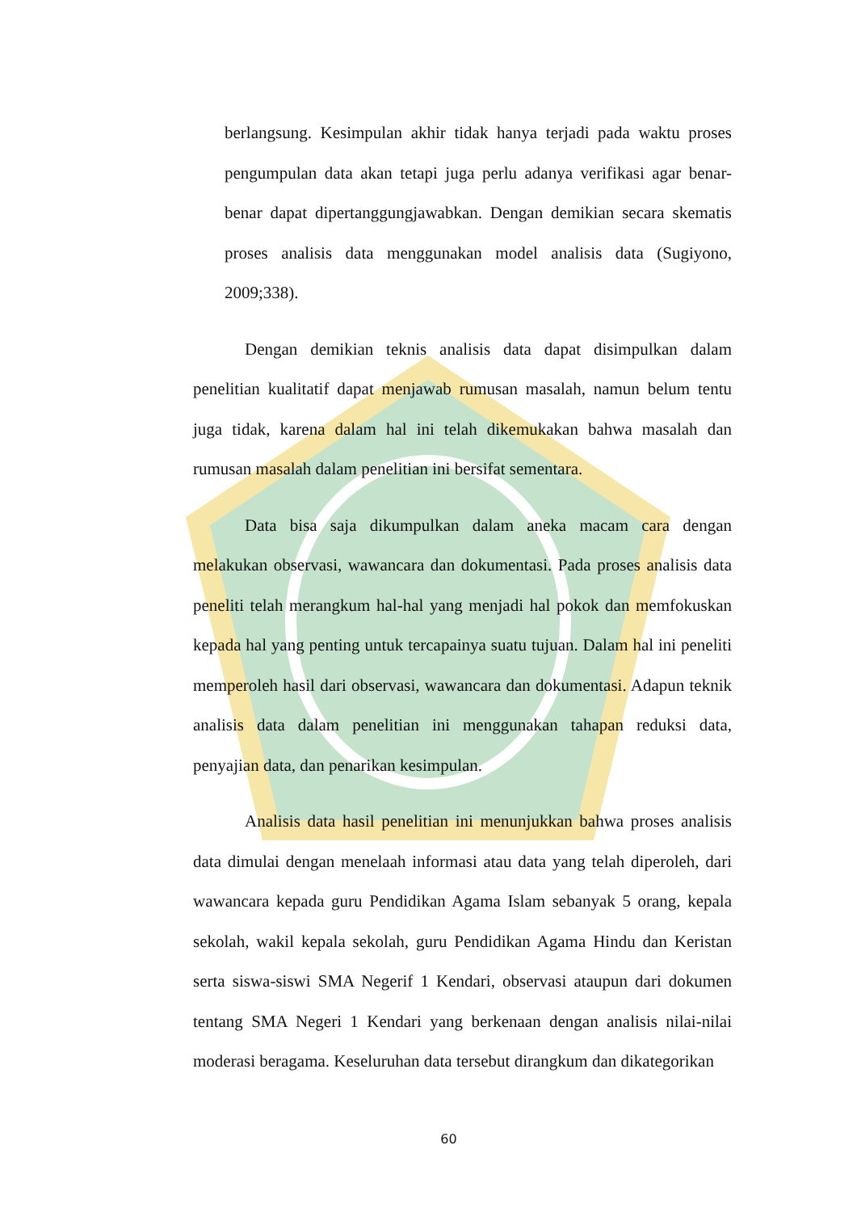berlangsung. Kesimpulan akhir tidak hanya terjadi pada waktu proses pengumpulan data akan tetapi juga perlu adanya verifikasi agar benar-benar dapat dipertanggungjawabkan. Dengan demikian secara skematis proses analisis data menggunakan model analisis data (Sugiyono, 2009;338).
Dengan demikian teknis analisis data dapat disimpulkan dalam penelitian kualitatif dapat menjawab rumusan masalah, namun belum tentu juga tidak, karena dalam hal ini telah dikemukakan bahwa masalah dan rumusan masalah dalam penelitian ini bersifat sementara.
Data bisa saja dikumpulkan dalam aneka macam cara dengan melakukan observasi, wawancara dan dokumentasi. Pada proses analisis data peneliti telah merangkum hal-hal yang menjadi hal pokok dan memfokuskan kepada hal yang penting untuk tercapainya suatu tujuan. Dalam hal ini peneliti memperoleh hasil dari observasi, wawancara dan dokumentasi. Adapun teknik analisis data dalam penelitian ini menggunakan tahapan reduksi data, penyajian data, dan penarikan kesimpulan.
Analisis data hasil penelitian ini menunjukkan bahwa proses analisis data dimulai dengan menelaah informasi atau data yang telah diperoleh, dari wawancara kepada guru Pendidikan Agama Islam sebanyak 5 orang, kepala sekolah, wakil kepala sekolah, guru Pendidikan Agama Hindu dan Keristan serta siswa-siswi SMA Negerif 1 Kendari, observasi ataupun dari dokumen tentang SMA Negeri 1 Kendari yang berkenaan dengan analisis nilai-nilai moderasi beragama. Keseluruhan data tersebut dirangkum dan dikategorikan
60